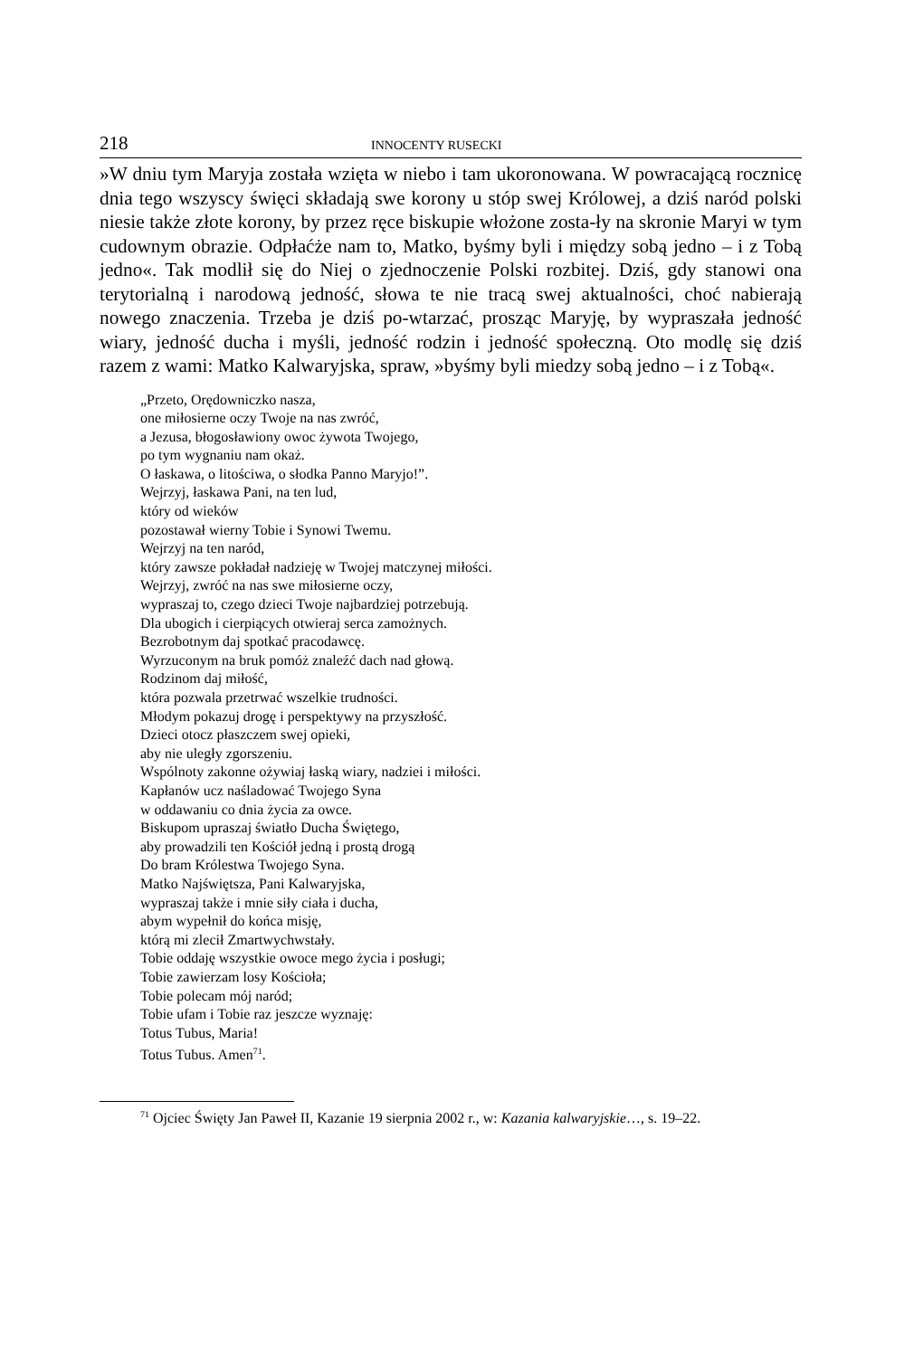218 INNOCENTY RUSECKI
»W dniu tym Maryja została wzięta w niebo i tam ukoronowana. W powracającą rocznicę dnia tego wszyscy święci składają swe korony u stóp swej Królowej, a dziś naród polski niesie także złote korony, by przez ręce biskupie włożone zosta-ły na skronie Maryi w tym cudownym obrazie. Odpłaćże nam to, Matko, byśmy byli i między sobą jedno – i z Tobą jedno«. Tak modlił się do Niej o zjednoczenie Polski rozbitej. Dziś, gdy stanowi ona terytorialną i narodową jedność, słowa te nie tracą swej aktualności, choć nabierają nowego znaczenia. Trzeba je dziś po-wtarzać, prosząc Maryję, by wypraszała jedność wiary, jedność ducha i myśli, jedność rodzin i jedność społeczną. Oto modlę się dziś razem z wami: Matko Kalwaryjska, spraw, »byśmy byli miedzy sobą jedno – i z Tobą«.
„Przeto, Orędowniczko nasza,
one miłosierne oczy Twoje na nas zwróć,
a Jezusa, błogosławiony owoc żywota Twojego,
po tym wygnaniu nam okaż.
O łaskawa, o litościwa, o słodka Panno Maryjo!”.
Wejrzyj, łaskawa Pani, na ten lud,
który od wieków
pozostawał wierny Tobie i Synowi Twemu.
Wejrzyj na ten naród,
który zawsze pokładał nadzieję w Twojej matczynej miłości.
Wejrzyj, zwróć na nas swe miłosierne oczy,
wypraszaj to, czego dzieci Twoje najbardziej potrzebują.
Dla ubogich i cierpiących otwieraj serca zamożnych.
Bezrobotnym daj spotkać pracodawcę.
Wyrzuconym na bruk pomóż znaleźć dach nad głową.
Rodzinom daj miłość,
która pozwala przetrwać wszelkie trudności.
Młodym pokazuj drogę i perspektywy na przyszłość.
Dzieci otocz płaszczem swej opieki,
aby nie uległy zgorszeniu.
Wspólnoty zakonne ożywiaj łaską wiary, nadziei i miłości.
Kapłanów ucz naśladować Twojego Syna
w oddawaniu co dnia życia za owce.
Biskupom upraszaj światło Ducha Świętego,
aby prowadzili ten Kościół jedną i prostą drogą
Do bram Królestwa Twojego Syna.
Matko Najświętsza, Pani Kalwaryjska,
wypraszaj także i mnie siły ciała i ducha,
abym wypełnił do końca misję,
którą mi zlecił Zmartwychwstały.
Tobie oddaję wszystkie owoce mego życia i posługi;
Tobie zawierzam losy Kościoła;
Tobie polecam mój naród;
Tobie ufam i Tobie raz jeszcze wyznaję:
Totus Tubus, Maria!
Totus Tubus. Amen<sup>71</sup>.
<sup>71</sup> Ojciec Święty Jan Paweł II, Kazanie 19 sierpnia 2002 r., w: Kazania kalwaryjskie…, s. 19–22.